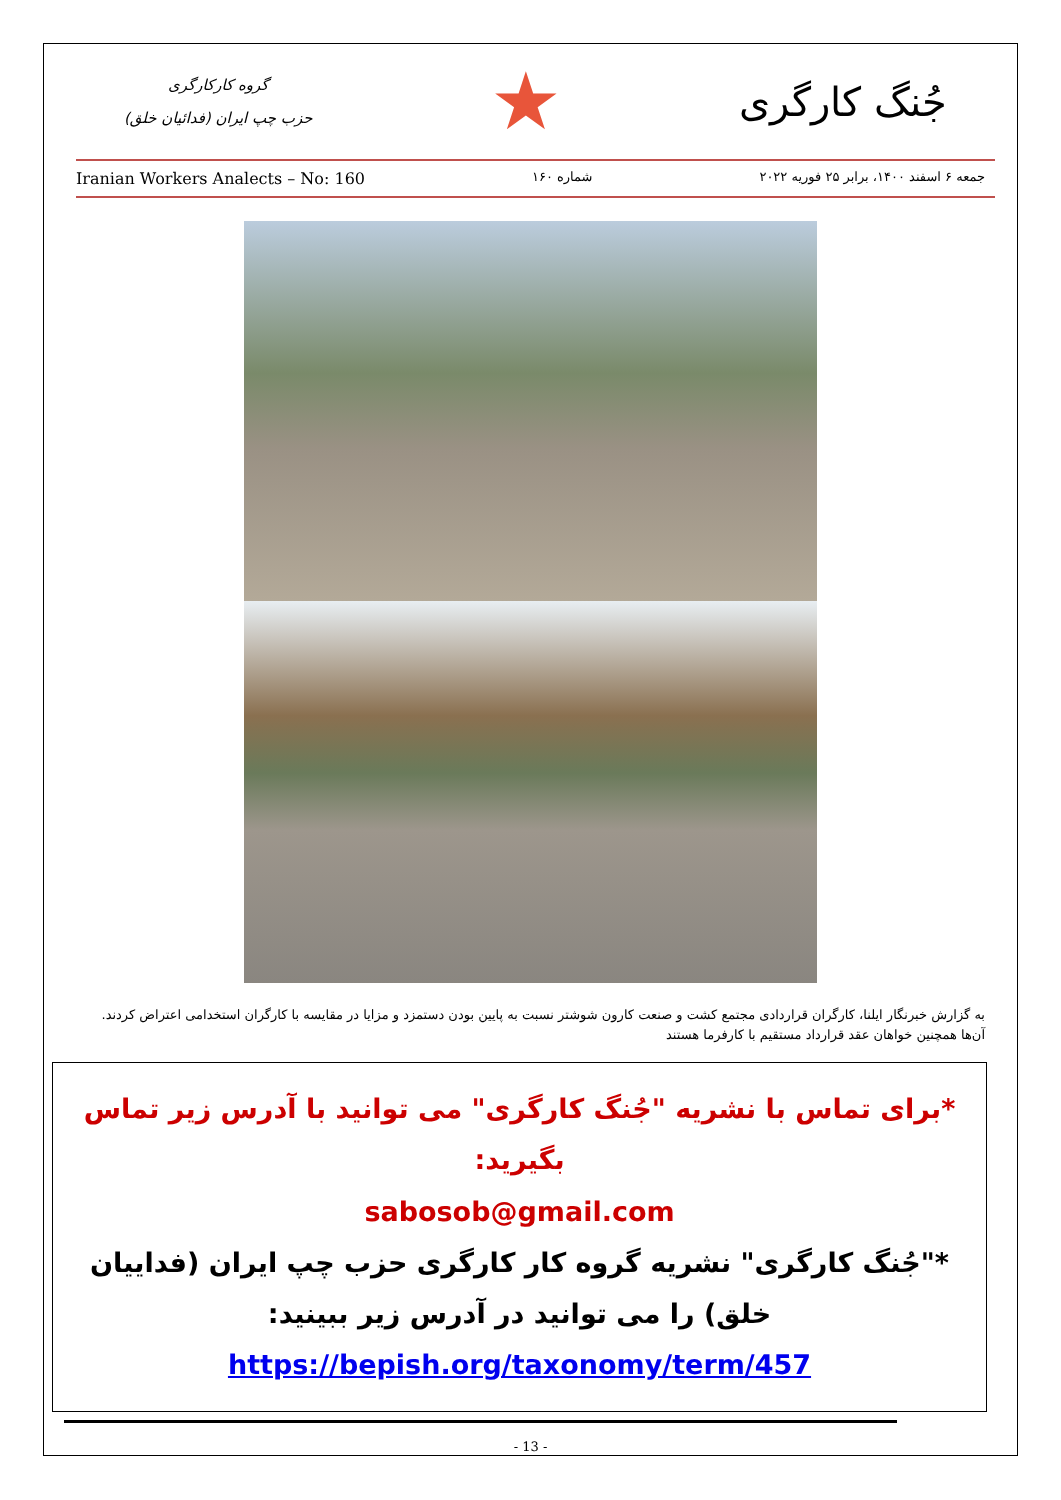گروه کارکارگری
حزب چپ ایران (فدائیان خلق)
★
جُنگ کارگری
Iranian Workers Analects – No: 160 شماره ۱۶۰ جمعه ۶ اسفند ۱۴۰۰، برابر ۲۵ فوریه ۲۰۲۲
به گزارش خبرنگار ایلنا، کارگران قراردادی مجتمع کشت و صنعت کارون شوشتر نسبت به پایین بودن دستمزد و مزایا در مقایسه با کارگران استخدامی اعتراض کردند. آن‌ها همچنین خواهان عقد قرارداد مستقیم با کارفرما هستند
*برای تماس با نشریه "جُنگ کارگری" می توانید با آدرس زیر تماس بگیرید:
sabosob@gmail.com
*"جُنگ کارگری" نشریه گروه کار کارگری حزب چپ ایران (فداییان خلق) را می توانید در آدرس زیر ببینید:
https://bepish.org/taxonomy/term/457
- 13 -